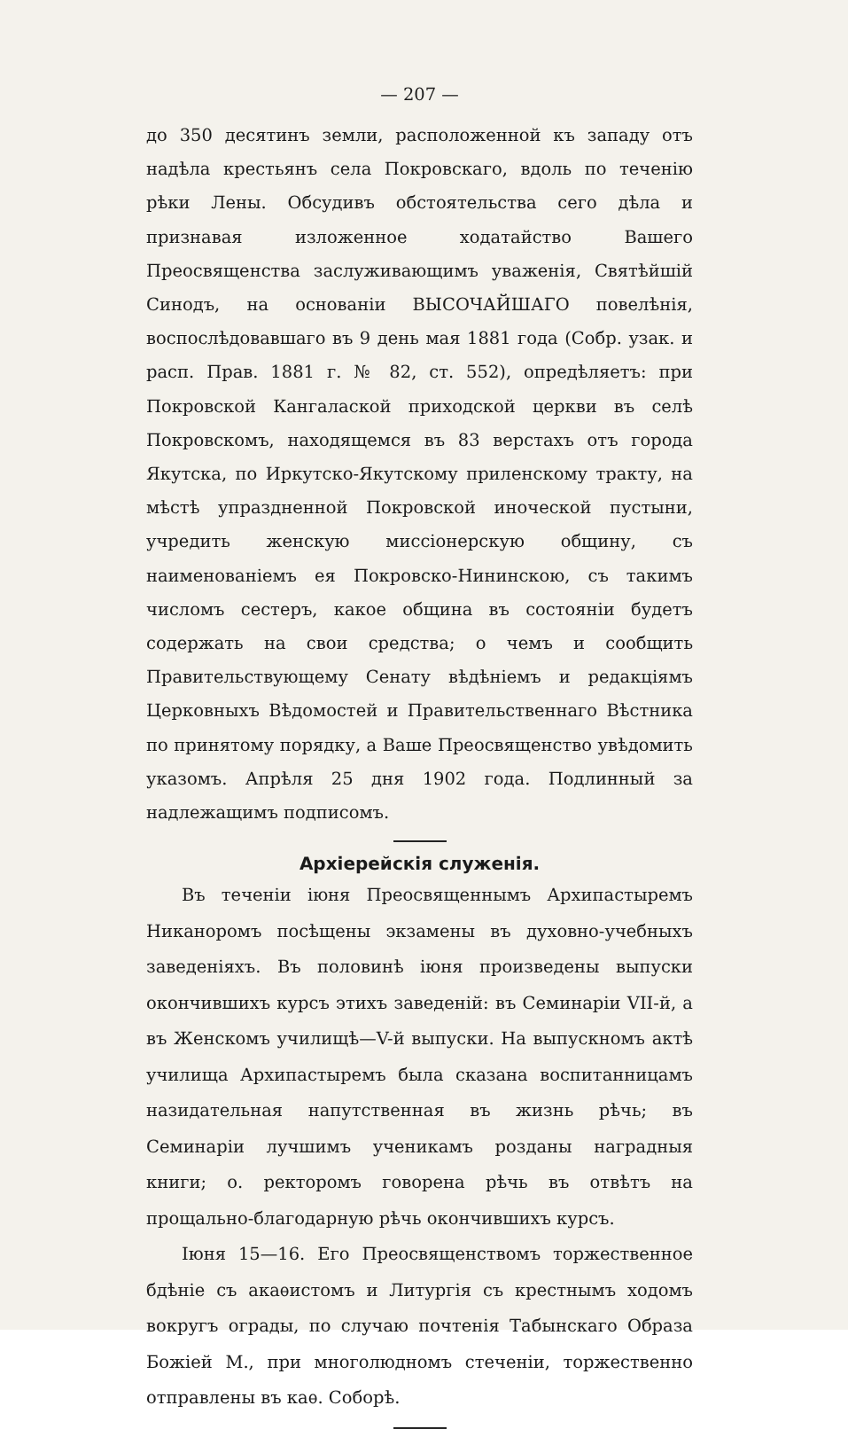— 207 —
до 350 десятинъ земли, расположенной къ западу отъ надѣла крестьянъ села Покровскаго, вдоль по теченію рѣки Лены. Обсудивъ обстоятельства сего дѣла и признавая изложенное ходатайство Вашего Преосвященства заслуживающимъ уваженія, Святѣйшій Синодъ, на основаніи ВЫСОЧАЙШАГО повелѣнія, воспослѣдовавшаго въ 9 день мая 1881 года (Собр. узак. и расп. Прав. 1881 г. № 82, ст. 552), опредѣляетъ: при Покровской Кангалаской приходской церкви въ селѣ Покровскомъ, находящемся въ 83 верстахъ отъ города Якутска, по Иркутско-Якутскому приленскому тракту, на мѣстѣ упраздненной Покровской иноческой пустыни, учредить женскую миссіонерскую общину, съ наименованіемъ ея Покровско-Нининскою, съ такимъ числомъ сестеръ, какое община въ состояніи будетъ содержать на свои средства; о чемъ и сообщить Правительствующему Сенату вѣдѣніемъ и редакціямъ Церковныхъ Вѣдомостей и Правительственнаго Вѣстника по принятому порядку, а Ваше Преосвященство увѣдомить указомъ. Апрѣля 25 дня 1902 года. Подлинный за надлежащимъ подписомъ.
Архіерейскія служенія.
Въ теченіи іюня Преосвященнымъ Архипастыремъ Никаноромъ посѣщены экзамены въ духовно-учебныхъ заведеніяхъ. Въ половинѣ іюня произведены выпуски окончившихъ курсъ этихъ заведеній: въ Семинаріи VII-й, а въ Женскомъ училищѣ—V-й выпуски. На выпускномъ актѣ училища Архипастыремъ была сказана воспитанницамъ назидательная напутственная въ жизнь рѣчь; въ Семинаріи лучшимъ ученикамъ розданы наградныя книги; о. ректоромъ говорена рѣчь въ отвѣтъ на прощально-благодарную рѣчь окончившихъ курсъ.
Іюня 15—16. Его Преосвященствомъ торжественное бдѣніе съ акаѳистомъ и Литургія съ крестнымъ ходомъ вокругъ ограды, по случаю почтенія Табынскаго Образа Божіей М., при многолюдномъ стеченіи, торжественно отправлены въ каѳ. Соборѣ.